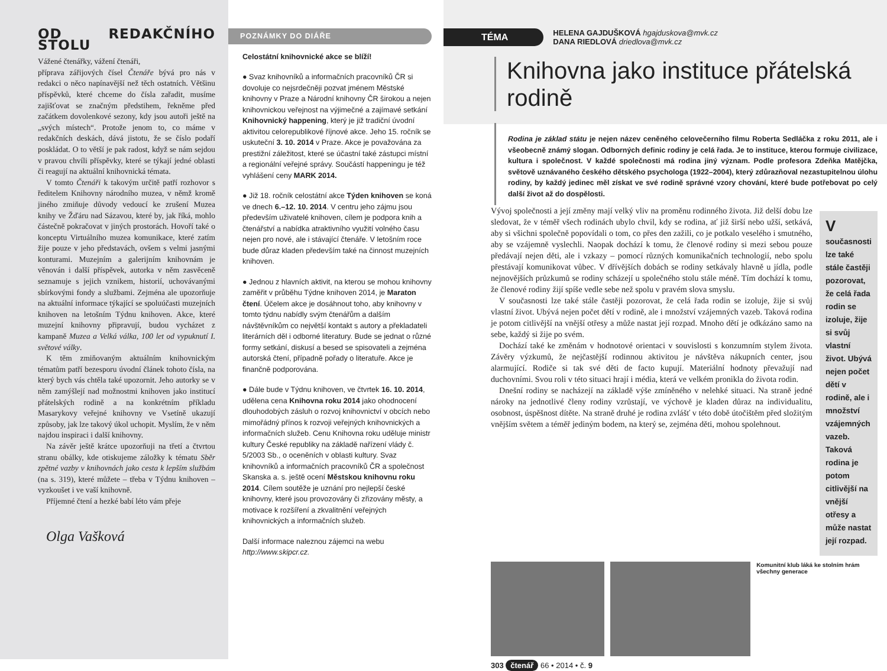OD REDAKČNÍHO STOLU
Vážené čtenářky, vážení čtenáři,
příprava zářijových čísel Čtenáře bývá pro nás v redakci o něco napínavější než těch ostatních. Většinu příspěvků, které chceme do čísla zařadit, musíme zajišťovat se značným předstihem, řekněme před začátkem dovolenkové sezony, kdy jsou autoři ještě na „svých místech“. Protože jenom to, co máme v redakčních deskách, dává jistotu, že se číslo podaří poskládat. O to větší je pak radost, když se nám sejdou v pravou chvíli příspěvky, které se týkají jedné oblasti či reagují na aktuální knihovnická témata.
V tomto Čtenáři k takovým určitě patří rozhovor s ředitelem Knihovny národního muzea, v němž kromě jiného zmiňuje důvody vedoucí ke zrušení Muzea knihy ve Žďáru nad Sázavou, které by, jak říká, mohlo částečně pokračovat v jiných prostorách. Hovoří také o konceptu Virtuálního muzea komunikace, které zatím žije pouze v jeho představách, ovšem s velmi jasnými konturami. Muzejním a galerijním knihovnám je věnován i další příspěvek, autorka v něm zasvěceně seznamuje s jejich vznikem, historií, uchovávanými sbírkovými fondy a službami. Zejména ale upozorňuje na aktuální informace týkající se spoluúčasti muzejních knihoven na letošním Týdnu knihoven. Akce, které muzejní knihovny připravují, budou vycházet z kampaně Muzea a Velká válka, 100 let od vypuknutí I. světové války.
K těm zmiňovaným aktuálním knihovnickým tématům patří bezesporu úvodní článek tohoto čísla, na který bych vás chtěla také upozornit. Jeho autorky se v něm zamýšlejí nad možnostmi knihoven jako institucí přátelských rodině a na konkrétním příkladu Masarykovy veřejné knihovny ve Vsetíně ukazují způsoby, jak lze takový úkol uchopit. Myslím, že v něm najdou inspiraci i další knihovny.
Na závěr ještě krátce upozorňuji na třetí a čtvrtou stranu obálky, kde otiskujeme záložky k tématu Sběr zpětné vazby v knihovnách jako cesta k lepším službám (na s. 319), které můžete – třeba v Týdnu knihoven – vyzkoušet i ve vaší knihovně.
Příjemné čtení a hezké babí léto vám přeje
Olga Vašková
POZNÁMKY DO DIÁŘE
Celostátní knihovnické akce se blíží!
● Svaz knihovníků a informačních pracovníků ČR si dovoluje co nejsrdečněji pozvat jménem Městské knihovny v Praze a Národní knihovny ČR širokou a nejen knihovnickou veřejnost na výjimečné a zajímavé setkání Knihovnický happening, který je již tradiční úvodní aktivitou celorepublikové říjnové akce. Jeho 15. ročník se uskuteční 3. 10. 2014 v Praze. Akce je považována za prestižní záležitost, které se účastní také zástupci místní a regionální veřejné správy. Součástí happeningu je též vyhlášení ceny MARK 2014.
● Již 18. ročník celostátní akce Týden knihoven se koná ve dnech 6.–12. 10. 2014. V centru jeho zájmu jsou především uživatelé knihoven, cílem je podpora knih a čtenářství a nabídka atraktivního využití volného času nejen pro nové, ale i stávající čtenáře. V letošním roce bude důraz kladen především také na činnost muzejních knihoven.
● Jednou z hlavních aktivit, na kterou se mohou knihovny zaměřit v průběhu Týdne knihoven 2014, je Maraton čtení. Účelem akce je dosáhnout toho, aby knihovny v tomto týdnu nabídly svým čtenářům a dalším návštěvníkům co největší kontakt s autory a překladateli literárních děl i odborné literatury. Bude se jednat o různé formy setkání, diskusí a besed se spisovateli a zejména autorská čtení, případně pořady o literatuře. Akce je finančně podporována.
● Dále bude v Týdnu knihoven, ve čtvrtek 16. 10. 2014, udělena cena Knihovna roku 2014 jako ohodnocení dlouhodobých zásluh o rozvoj knihovnictví v obcích nebo mimořádný přínos k rozvoji veřejných knihovnických a informačních služeb. Cenu Knihovna roku uděluje ministr kultury České republiky na základě nařízení vlády č. 5/2003 Sb., o oceněních v oblasti kultury. Svaz knihovníků a informačních pracovníků ČR a společnost Skanska a. s. ještě ocení Městskou knihovnu roku 2014. Cílem soutěže je uznání pro nejlepší české knihovny, které jsou provozovány či zřizovány městy, a motivace k rozšíření a zkvalitnění veřejných knihovnických a informačních služeb.
Další informace naleznou zájemci na webu
http://www.skipcr.cz.
TÉMA
HELENA GAJDUŠKOVÁ hgajduskova@mvk.cz
DANA RIEDLOVÁ driedlova@mvk.cz
Knihovna jako instituce přátelská rodině
Rodina je základ státu je nejen název ceněného celovečerního filmu Roberta Sedláčka z roku 2011, ale i všeobecně známý slogan. Odborných definic rodiny je celá řada. Je to instituce, kterou formuje civilizace, kultura i společnost. V každé společnosti má rodina jiný význam. Podle profesora Zdeňka Matějčka, světově uznávaného českého dětského psychologa (1922–2004), který zdůrazňoval nezastupitelnou úlohu rodiny, by každý jedinec měl získat ve své rodině správné vzory chování, které bude potřebovat po celý další život až do dospělosti.
Vývoj společnosti a její změny mají velký vliv na proměnu rodinného života. Již delší dobu lze sledovat, že v téměř všech rodinách ubylo chvil, kdy se rodina, ať již širší nebo užší, setkává, aby si všichni společně popovídali o tom, co přes den zažili, co je potkalo veselého i smutného, aby se vzájemně vyslechli. Naopak dochází k tomu, že členové rodiny si mezi sebou pouze předávají nejen děti, ale i vzkazy – pomocí různých komunikačních technologií, nebo spolu přestávají komunikovat vůbec. V dřívějších dobách se rodiny setkávaly hlavně u jídla, podle nejnovějších průzkumů se rodiny scházejí u společného stolu stále méně. Tím dochází k tomu, že členové rodiny žijí spíše vedle sebe než spolu v pravém slova smyslu.
V současnosti lze také stále častěji pozorovat, že celá řada rodin se izoluje, žije si svůj vlastní život. Ubývá nejen počet dětí v rodině, ale i množství vzájemných vazeb. Taková rodina je potom citlivější na vnější otřesy a může nastat její rozpad. Mnoho dětí je odkázáno samo na sebe, každý si žije po svém.
Dochází také ke změnám v hodnotové orientaci v souvislosti s konzumním stylem života. Závěry výzkumů, že nejčastější rodinnou aktivitou je návštěva nákupních center, jsou alarmující. Rodiče si tak své děti de facto kupují. Materiální hodnoty převažují nad duchovními. Svou roli v této situaci hrají i média, která ve velkém pronikla do života rodin.
Dnešní rodiny se nacházejí na základě výše zmíněného v nelehké situaci. Na straně jedné nároky na jednotlivé členy rodiny vzrůstají, ve výchově je kladen důraz na individualitu, osobnost, úspěšnost dítěte. Na straně druhé je rodina zvlášť v této době útočištěm před složitým vnějším světem a téměř jediným bodem, na který se, zejména děti, mohou spolehnout.
V současnosti lze také stále častěji pozorovat, že celá řada rodin se izoluje, žije si svůj vlastní život. Ubývá nejen počet dětí v rodině, ale i množství vzájemných vazeb. Taková rodina je potom citlivější na vnější otřesy a může nastat její rozpad.
Komunitní klub láká ke stolním hrám všechny generace
303 čtenář 66 • 2014 • č. 9